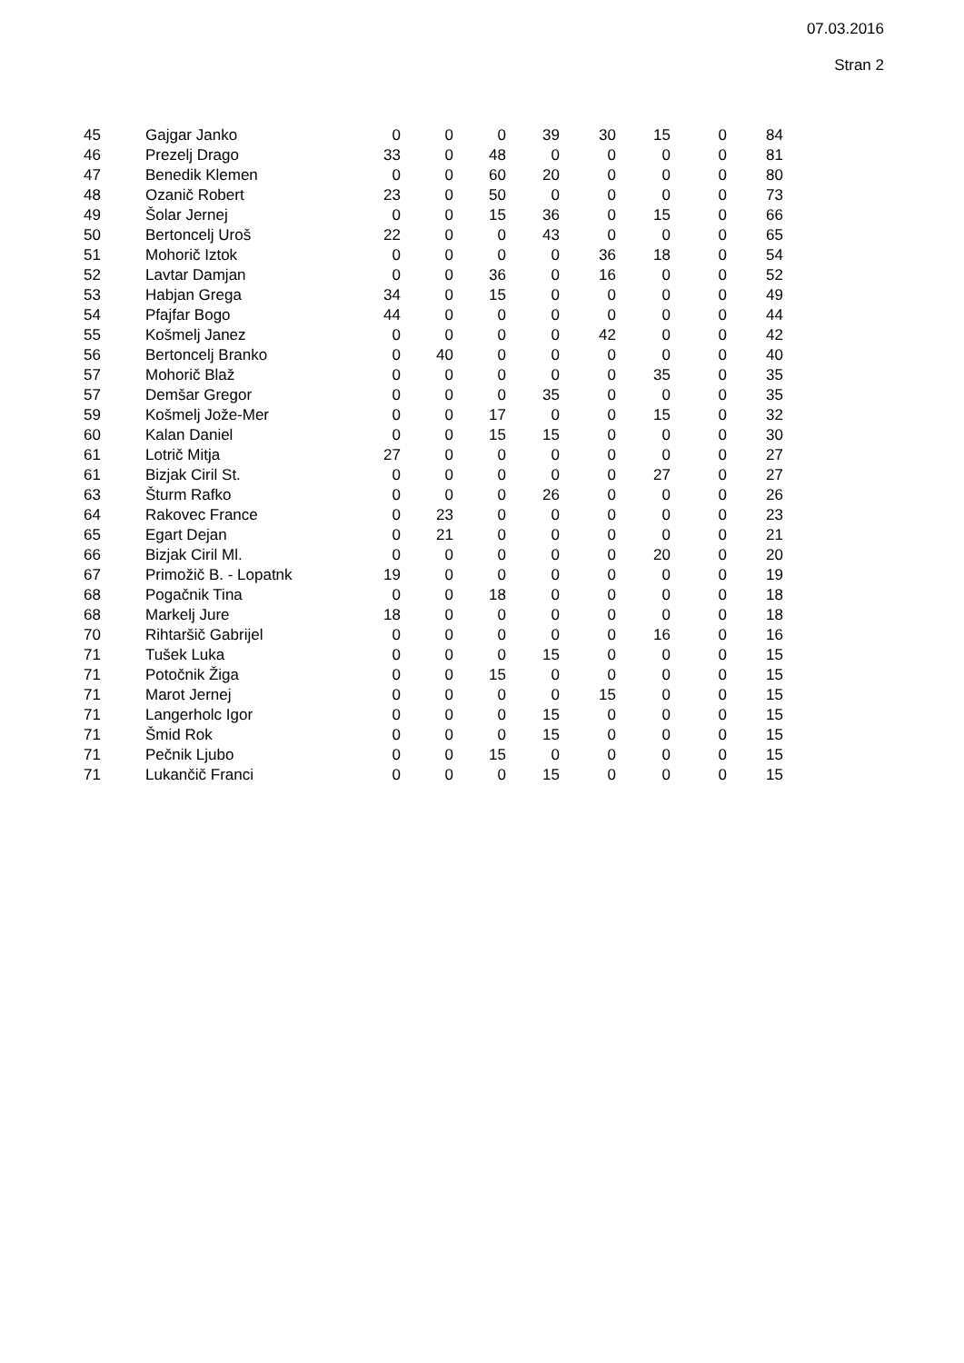07.03.2016
Stran 2
| 45 | Gajgar Janko | 0 | 0 | 0 | 39 | 30 | 15 | 0 | 84 |
| 46 | Prezelj Drago | 33 | 0 | 48 | 0 | 0 | 0 | 0 | 81 |
| 47 | Benedik Klemen | 0 | 0 | 60 | 20 | 0 | 0 | 0 | 80 |
| 48 | Ozanič Robert | 23 | 0 | 50 | 0 | 0 | 0 | 0 | 73 |
| 49 | Šolar Jernej | 0 | 0 | 15 | 36 | 0 | 15 | 0 | 66 |
| 50 | Bertoncelj Uroš | 22 | 0 | 0 | 43 | 0 | 0 | 0 | 65 |
| 51 | Mohorič Iztok | 0 | 0 | 0 | 0 | 36 | 18 | 0 | 54 |
| 52 | Lavtar Damjan | 0 | 0 | 36 | 0 | 16 | 0 | 0 | 52 |
| 53 | Habjan Grega | 34 | 0 | 15 | 0 | 0 | 0 | 0 | 49 |
| 54 | Pfajfar Bogo | 44 | 0 | 0 | 0 | 0 | 0 | 0 | 44 |
| 55 | Košmelj Janez | 0 | 0 | 0 | 0 | 42 | 0 | 0 | 42 |
| 56 | Bertoncelj Branko | 0 | 40 | 0 | 0 | 0 | 0 | 0 | 40 |
| 57 | Mohorič Blaž | 0 | 0 | 0 | 0 | 0 | 35 | 0 | 35 |
| 57 | Demšar Gregor | 0 | 0 | 0 | 35 | 0 | 0 | 0 | 35 |
| 59 | Košmelj Jože-Mer | 0 | 0 | 17 | 0 | 0 | 15 | 0 | 32 |
| 60 | Kalan Daniel | 0 | 0 | 15 | 15 | 0 | 0 | 0 | 30 |
| 61 | Lotrič Mitja | 27 | 0 | 0 | 0 | 0 | 0 | 0 | 27 |
| 61 | Bizjak Ciril St. | 0 | 0 | 0 | 0 | 0 | 27 | 0 | 27 |
| 63 | Šturm Rafko | 0 | 0 | 0 | 26 | 0 | 0 | 0 | 26 |
| 64 | Rakovec France | 0 | 23 | 0 | 0 | 0 | 0 | 0 | 23 |
| 65 | Egart Dejan | 0 | 21 | 0 | 0 | 0 | 0 | 0 | 21 |
| 66 | Bizjak Ciril Ml. | 0 | 0 | 0 | 0 | 0 | 20 | 0 | 20 |
| 67 | Primožič B. - Lopatnk | 19 | 0 | 0 | 0 | 0 | 0 | 0 | 19 |
| 68 | Pogačnik Tina | 0 | 0 | 18 | 0 | 0 | 0 | 0 | 18 |
| 68 | Markelj Jure | 18 | 0 | 0 | 0 | 0 | 0 | 0 | 18 |
| 70 | Rihtaršič Gabrijel | 0 | 0 | 0 | 0 | 0 | 16 | 0 | 16 |
| 71 | Tušek Luka | 0 | 0 | 0 | 15 | 0 | 0 | 0 | 15 |
| 71 | Potočnik Žiga | 0 | 0 | 15 | 0 | 0 | 0 | 0 | 15 |
| 71 | Marot Jernej | 0 | 0 | 0 | 0 | 15 | 0 | 0 | 15 |
| 71 | Langerholc Igor | 0 | 0 | 0 | 15 | 0 | 0 | 0 | 15 |
| 71 | Šmid Rok | 0 | 0 | 0 | 15 | 0 | 0 | 0 | 15 |
| 71 | Pečnik Ljubo | 0 | 0 | 15 | 0 | 0 | 0 | 0 | 15 |
| 71 | Lukančič Franci | 0 | 0 | 0 | 15 | 0 | 0 | 0 | 15 |